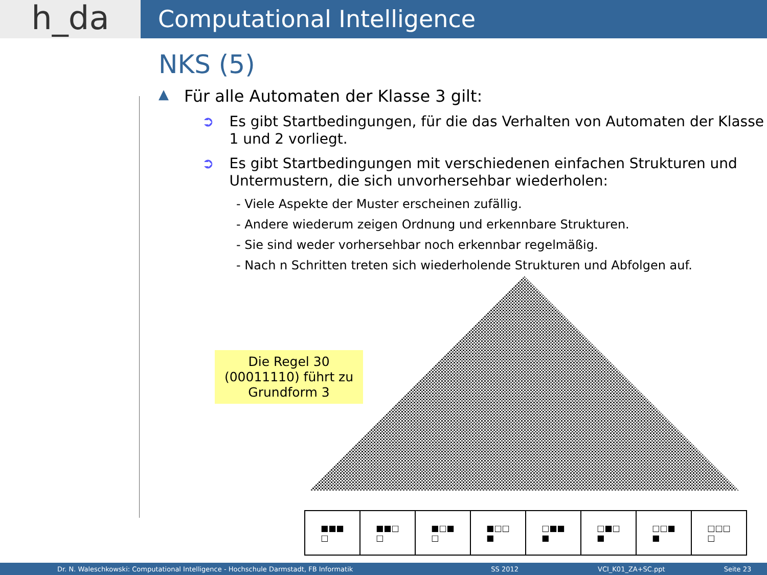h_da
Computational Intelligence
NKS (5)
▲ Für alle Automaten der Klasse 3 gilt:
➲ Es gibt Startbedingungen, für die das Verhalten von Automaten der Klasse 1 und 2 vorliegt.
➲ Es gibt Startbedingungen mit verschiedenen einfachen Strukturen und Untermustern, die sich unvorhersehbar wiederholen:
- Viele Aspekte der Muster erscheinen zufällig.
- Andere wiederum zeigen Ordnung und erkennbare Strukturen.
- Sie sind weder vorhersehbar noch erkennbar regelmäßig.
- Nach n Schritten treten sich wiederholende Strukturen und Abfolgen auf.
Die Regel 30 (00011110) führt zu Grundform 3
■■■
□
■■□
□
■□■
□
■□□
■
□■■
■
□■□
■
□□■
■
□□□
□
Dr. N. Waleschkowski: Computational Intelligence - Hochschule Darmstadt, FB Informatik SS 2012 VCI_K01_ZA+SC.ppt Seite 23